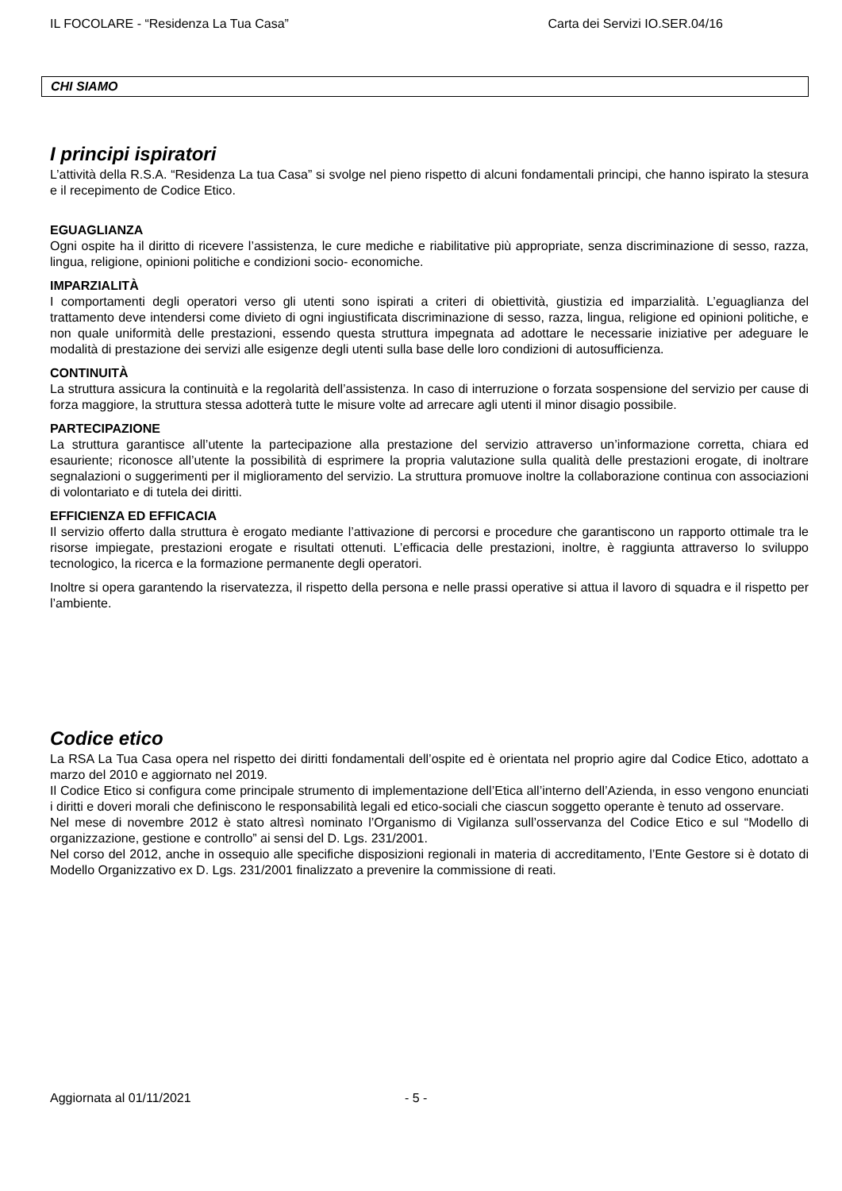IL FOCOLARE - “Residenza La Tua Casa” Carta dei Servizi IO.SER.04/16
CHI SIAMO
I principi ispiratori
L’attività della R.S.A. “Residenza La tua Casa” si svolge nel pieno rispetto di alcuni fondamentali principi, che hanno ispirato la stesura e il recepimento de Codice Etico.
EGUAGLIANZA
Ogni ospite ha il diritto di ricevere l’assistenza, le cure mediche e riabilitative più appropriate, senza discriminazione di sesso, razza, lingua, religione, opinioni politiche e condizioni socio- economiche.
IMPARZIALITÀ
I comportamenti degli operatori verso gli utenti sono ispirati a criteri di obiettività, giustizia ed imparzialità. L’eguaglianza del trattamento deve intendersi come divieto di ogni ingiustificata discriminazione di sesso, razza, lingua, religione ed opinioni politiche, e non quale uniformità delle prestazioni, essendo questa struttura impegnata ad adottare le necessarie iniziative per adeguare le modalità di prestazione dei servizi alle esigenze degli utenti sulla base delle loro condizioni di autosufficienza.
CONTINUITÀ
La struttura assicura la continuità e la regolarità dell’assistenza. In caso di interruzione o forzata sospensione del servizio per cause di forza maggiore, la struttura stessa adotterà tutte le misure volte ad arrecare agli utenti il minor disagio possibile.
PARTECIPAZIONE
La struttura garantisce all’utente la partecipazione alla prestazione del servizio attraverso un’informazione corretta, chiara ed esauriente; riconosce all’utente la possibilità di esprimere la propria valutazione sulla qualità delle prestazioni erogate, di inoltrare segnalazioni o suggerimenti per il miglioramento del servizio. La struttura promuove inoltre la collaborazione continua con associazioni di volontariato e di tutela dei diritti.
EFFICIENZA ED EFFICACIA
Il servizio offerto dalla struttura è erogato mediante l’attivazione di percorsi e procedure che garantiscono un rapporto ottimale tra le risorse impiegate, prestazioni erogate e risultati ottenuti. L’efficacia delle prestazioni, inoltre, è raggiunta attraverso lo sviluppo tecnologico, la ricerca e la formazione permanente degli operatori.
Inoltre si opera garantendo la riservatezza, il rispetto della persona e nelle prassi operative si attua il lavoro di squadra e il rispetto per l’ambiente.
Codice etico
La RSA La Tua Casa opera nel rispetto dei diritti fondamentali dell’ospite ed è orientata nel proprio agire dal Codice Etico, adottato a marzo del 2010 e aggiornato nel 2019.
Il Codice Etico si configura come principale strumento di implementazione dell’Etica all’interno dell’Azienda, in esso vengono enunciati i diritti e doveri morali che definiscono le responsabilità legali ed etico-sociali che ciascun soggetto operante è tenuto ad osservare.
Nel mese di novembre 2012 è stato altresì nominato l’Organismo di Vigilanza sull’osservanza del Codice Etico e sul “Modello di organizzazione, gestione e controllo” ai sensi del D. Lgs. 231/2001.
Nel corso del 2012, anche in ossequio alle specifiche disposizioni regionali in materia di accreditamento, l’Ente Gestore si è dotato di Modello Organizzativo ex D. Lgs. 231/2001 finalizzato a prevenire la commissione di reati.
Aggiornata al 01/11/2021 - 5 -